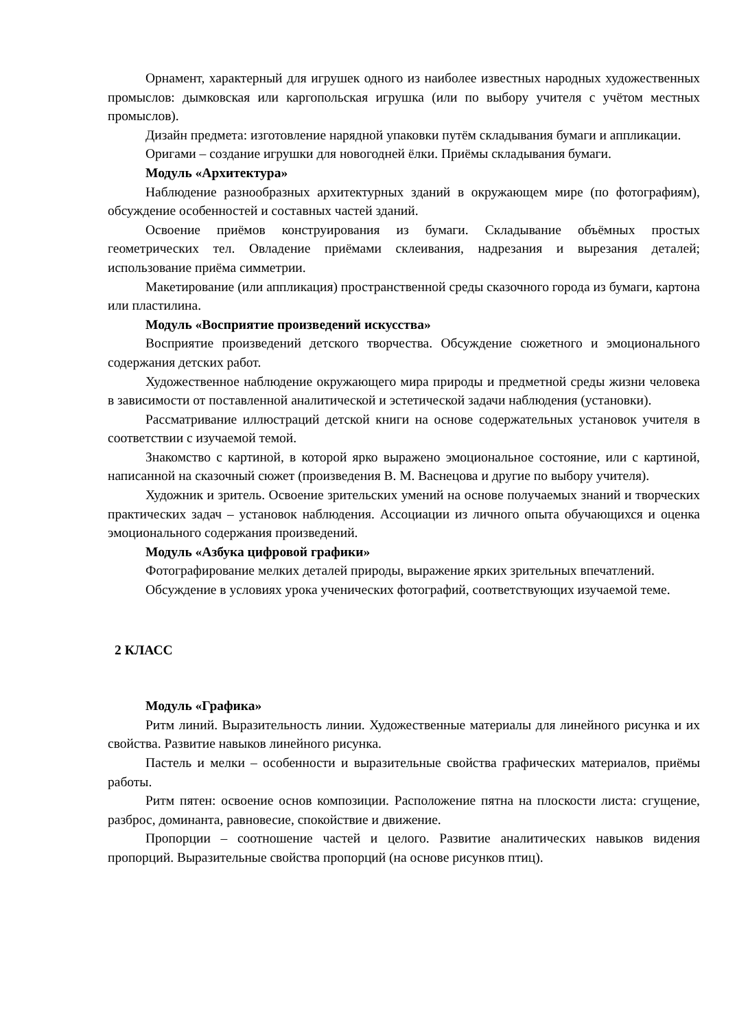Орнамент, характерный для игрушек одного из наиболее известных народных художественных промыслов: дымковская или каргопольская игрушка (или по выбору учителя с учётом местных промыслов).
Дизайн предмета: изготовление нарядной упаковки путём складывания бумаги и аппликации.
Оригами – создание игрушки для новогодней ёлки. Приёмы складывания бумаги.
Модуль «Архитектура»
Наблюдение разнообразных архитектурных зданий в окружающем мире (по фотографиям), обсуждение особенностей и составных частей зданий.
Освоение приёмов конструирования из бумаги. Складывание объёмных простых геометрических тел. Овладение приёмами склеивания, надрезания и вырезания деталей; использование приёма симметрии.
Макетирование (или аппликация) пространственной среды сказочного города из бумаги, картона или пластилина.
Модуль «Восприятие произведений искусства»
Восприятие произведений детского творчества. Обсуждение сюжетного и эмоционального содержания детских работ.
Художественное наблюдение окружающего мира природы и предметной среды жизни человека в зависимости от поставленной аналитической и эстетической задачи наблюдения (установки).
Рассматривание иллюстраций детской книги на основе содержательных установок учителя в соответствии с изучаемой темой.
Знакомство с картиной, в которой ярко выражено эмоциональное состояние, или с картиной, написанной на сказочный сюжет (произведения В. М. Васнецова и другие по выбору учителя).
Художник и зритель. Освоение зрительских умений на основе получаемых знаний и творческих практических задач – установок наблюдения. Ассоциации из личного опыта обучающихся и оценка эмоционального содержания произведений.
Модуль «Азбука цифровой графики»
Фотографирование мелких деталей природы, выражение ярких зрительных впечатлений.
Обсуждение в условиях урока ученических фотографий, соответствующих изучаемой теме.
2 КЛАСС
Модуль «Графика»
Ритм линий. Выразительность линии. Художественные материалы для линейного рисунка и их свойства. Развитие навыков линейного рисунка.
Пастель и мелки – особенности и выразительные свойства графических материалов, приёмы работы.
Ритм пятен: освоение основ композиции. Расположение пятна на плоскости листа: сгущение, разброс, доминанта, равновесие, спокойствие и движение.
Пропорции – соотношение частей и целого. Развитие аналитических навыков видения пропорций. Выразительные свойства пропорций (на основе рисунков птиц).